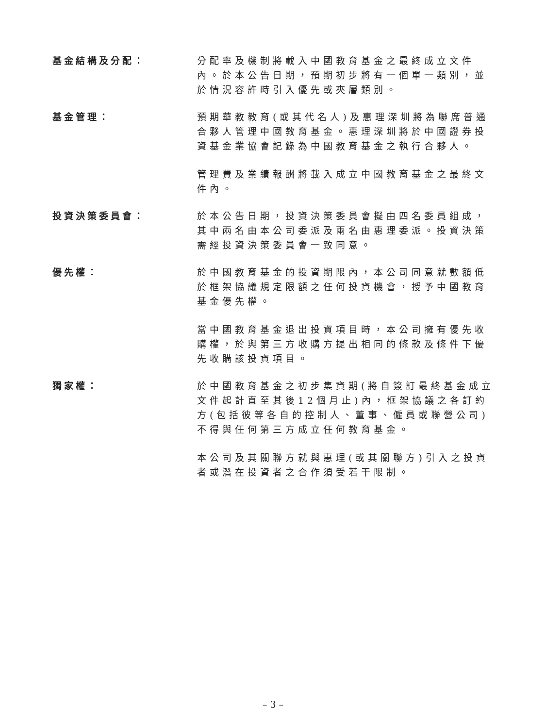基金結構及分配： 分配率及機制將載入中國教育基金之最終成立文件內。於本公告日期，預期初步將有一個單一類別，並於情況容許時引入優先或夾層類別。
基金管理： 預期華教教育(或其代名人)及惠理深圳將為聯席普通合夥人管理中國教育基金。惠理深圳將於中國證券投資基金業協會記錄為中國教育基金之執行合夥人。
管理費及業績報酬將載入成立中國教育基金之最終文件內。
投資決策委員會： 於本公告日期，投資決策委員會擬由四名委員組成，其中兩名由本公司委派及兩名由惠理委派。投資決策需經投資決策委員會一致同意。
優先權： 於中國教育基金的投資期限內，本公司同意就數額低於框架協議規定限額之任何投資機會，授予中國教育基金優先權。
當中國教育基金退出投資項目時，本公司擁有優先收購權，於與第三方收購方提出相同的條款及條件下優先收購該投資項目。
獨家權： 於中國教育基金之初步集資期(將自簽訂最終基金成立文件起計直至其後12個月止)內，框架協議之各訂約方(包括彼等各自的控制人、董事、僱員或聯營公司)不得與任何第三方成立任何教育基金。
本公司及其關聯方就與惠理(或其關聯方)引入之投資者或潛在投資者之合作須受若干限制。
– 3 –